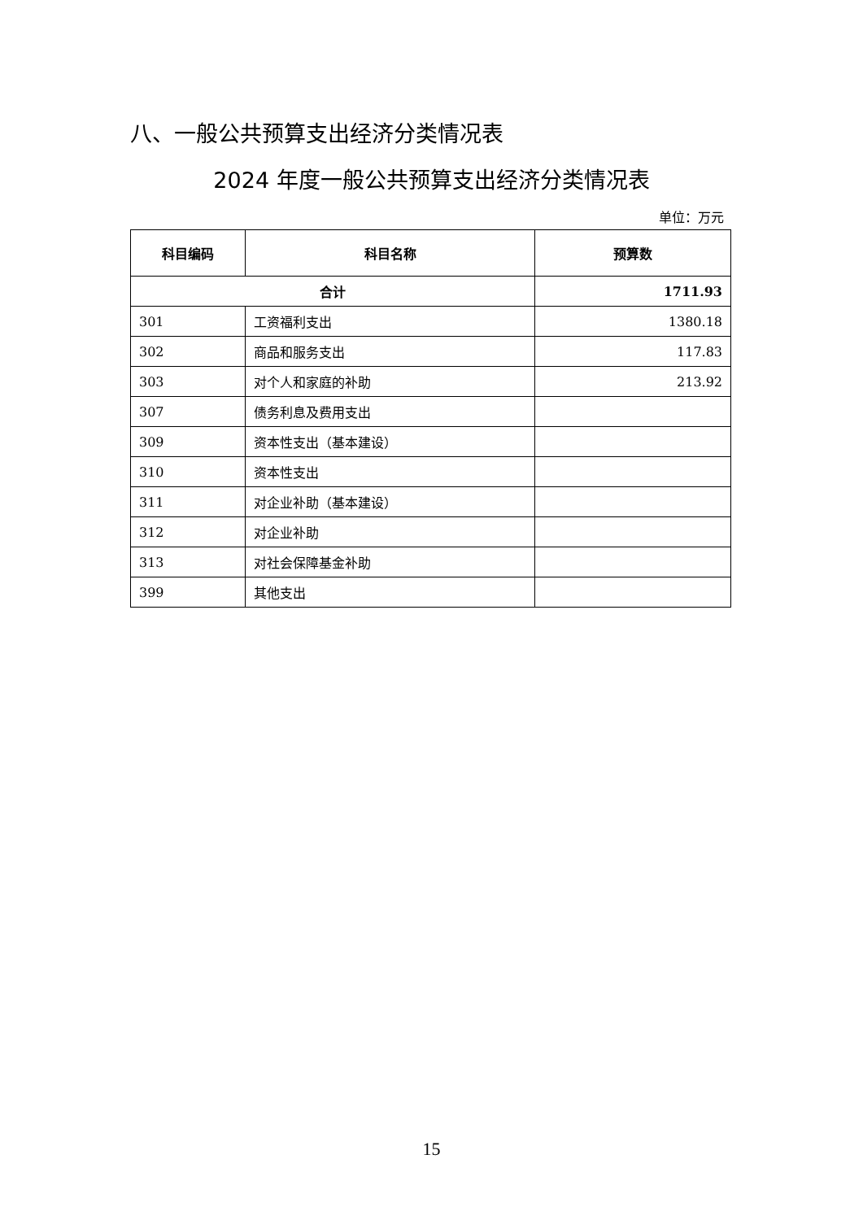八、一般公共预算支出经济分类情况表
2024 年度一般公共预算支出经济分类情况表
单位：万元
| 科目编码 | 科目名称 | 预算数 |
| --- | --- | --- |
| 合计 | | 1711.93 |
| 301 | 工资福利支出 | 1380.18 |
| 302 | 商品和服务支出 | 117.83 |
| 303 | 对个人和家庭的补助 | 213.92 |
| 307 | 债务利息及费用支出 | |
| 309 | 资本性支出（基本建设） | |
| 310 | 资本性支出 | |
| 311 | 对企业补助（基本建设） | |
| 312 | 对企业补助 | |
| 313 | 对社会保障基金补助 | |
| 399 | 其他支出 | |
15